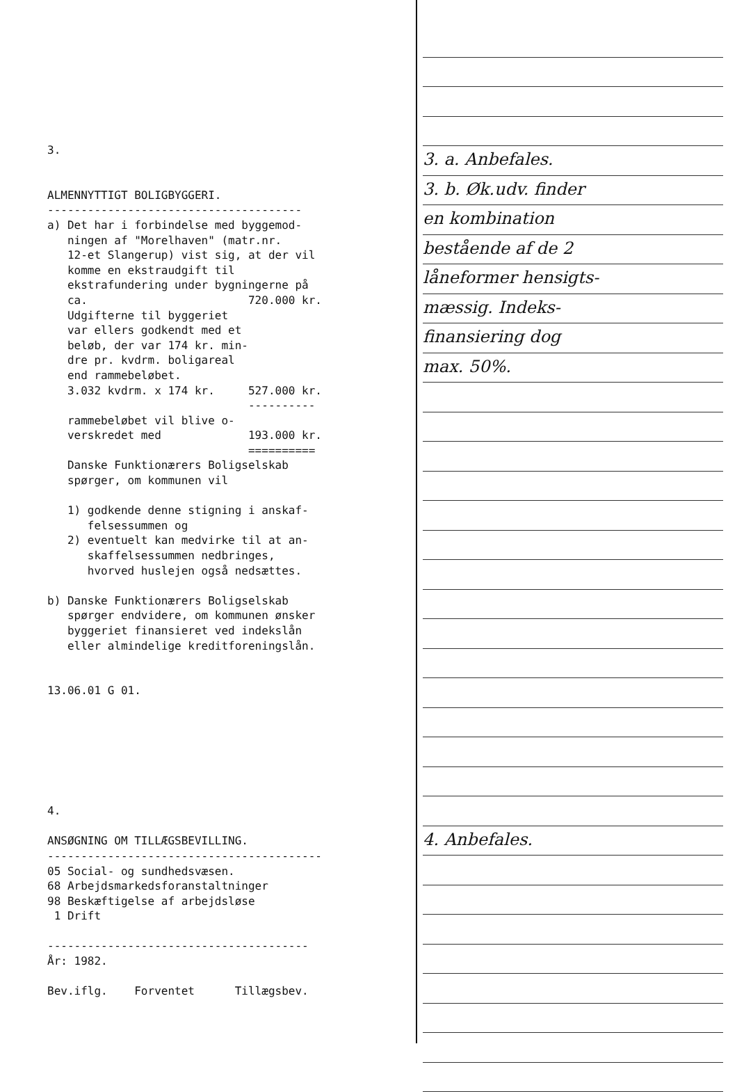3. ALMENNYTTIGT BOLIGBYGGERI. -------------------------------------- a) Det har i forbindelse med byggemod- ningen af "Morelhaven" (matr.nr. 12-et Slangerup) vist sig, at der vil komme en ekstraudgift til ekstrafundering under bygningerne på ca. 720.000 kr. Udgifterne til byggeriet var ellers godkendt med et beløb, der var 174 kr. min- dre pr. kvdrm. boligareal end rammebeløbet. 3.032 kvdrm. x 174 kr. 527.000 kr. ---------- rammebeløbet vil blive o- verskredet med 193.000 kr. ========== Danske Funktionærers Boligselskab spørger, om kommunen vil 1) godkende denne stigning i anskaf- felsessummen og 2) eventuelt kan medvirke til at an- skaffelsessummen nedbringes, hvorved huslejen også nedsættes. b) Danske Funktionærers Boligselskab spørger endvidere, om kommunen ønsker byggeriet finansieret ved indekslån eller almindelige kreditforeningslån. 13.06.01 G 01. 4. ANSØGNING OM TILLÆGSBEVILLING. ----------------------------------------- 05 Social- og sundhedsvæsen. 68 Arbejdsmarkedsforanstaltninger 98 Beskæftigelse af arbejdsløse 1 Drift --------------------------------------- År: 1982. Bev.iflg. Forventet Tillægsbev.
3. a. Anbefales.
3. b. Øk.udv. finder
en kombination
bestående af de 2
låneformer hensigts-
mæssig. Indeks-
finansiering dog
max. 50%.
4. Anbefales.